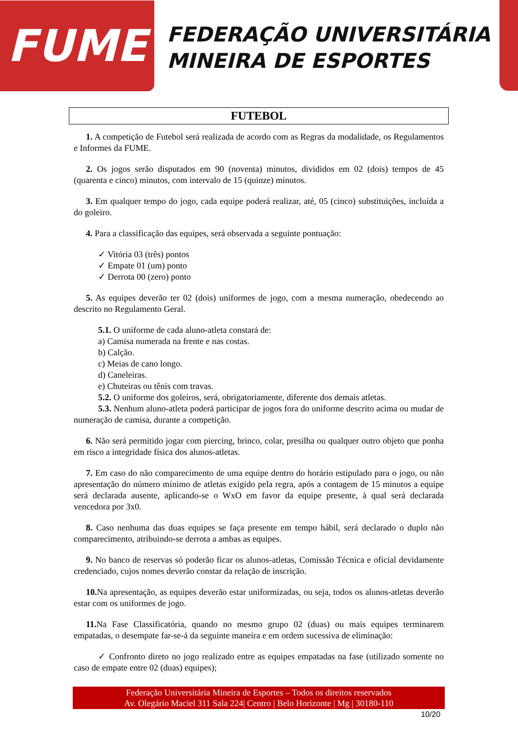FUME
FEDERAÇÃO UNIVERSITÁRIA
MINEIRA DE ESPORTES
FUTEBOL
1. A competição de Futebol será realizada de acordo com as Regras da modalidade, os Regulamentos e Informes da FUME.
2. Os jogos serão disputados em 90 (noventa) minutos, divididos em 02 (dois) tempos de 45 (quarenta e cinco) minutos, com intervalo de 15 (quinze) minutos.
3. Em qualquer tempo do jogo, cada equipe poderá realizar, até, 05 (cinco) substituições, incluída a do goleiro.
4. Para a classificação das equipes, será observada a seguinte pontuação:
✓ Vitória 03 (três) pontos
✓ Empate 01 (um) ponto
✓ Derrota 00 (zero) ponto
5. As equipes deverão ter 02 (dois) uniformes de jogo, com a mesma numeração, obedecendo ao descrito no Regulamento Geral.
5.1. O uniforme de cada aluno-atleta constará de:
a) Camisa numerada na frente e nas costas.
b) Calção.
c) Meias de cano longo.
d) Caneleiras.
e) Chuteiras ou tênis com travas.
5.2. O uniforme dos goleiros, será, obrigatoriamente, diferente dos demais atletas.
5.3. Nenhum aluno-atleta poderá participar de jogos fora do uniforme descrito acima ou mudar de numeração de camisa, durante a competição.
6. Não será permitido jogar com piercing, brinco, colar, presilha ou qualquer outro objeto que ponha em risco a integridade física dos alunos-atletas.
7. Em caso do não comparecimento de uma equipe dentro do horário estipulado para o jogo, ou não apresentação do número mínimo de atletas exigido pela regra, após a contagem de 15 minutos a equipe será declarada ausente, aplicando-se o WxO em favor da equipe presente, à qual será declarada vencedora por 3x0.
8. Caso nenhuma das duas equipes se faça presente em tempo hábil, será declarado o duplo não comparecimento, atribuindo-se derrota a ambas as equipes.
9. No banco de reservas só poderão ficar os alunos-atletas, Comissão Técnica e oficial devidamente credenciado, cujos nomes deverão constar da relação de inscrição.
10. Na apresentação, as equipes deverão estar uniformizadas, ou seja, todos os alunos-atletas deverão estar com os uniformes de jogo.
11. Na Fase Classificatória, quando no mesmo grupo 02 (duas) ou mais equipes terminarem empatadas, o desempate far-se-á da seguinte maneira e em ordem sucessiva de eliminação:
✓ Confronto direto no jogo realizado entre as equipes empatadas na fase (utilizado somente no caso de empate entre 02 (duas) equipes);
Federação Universitária Mineira de Esportes – Todos os direitos reservados
Av. Olegário Maciel 311 Sala 224| Centro | Belo Horizonte | Mg | 30180-110
10/20